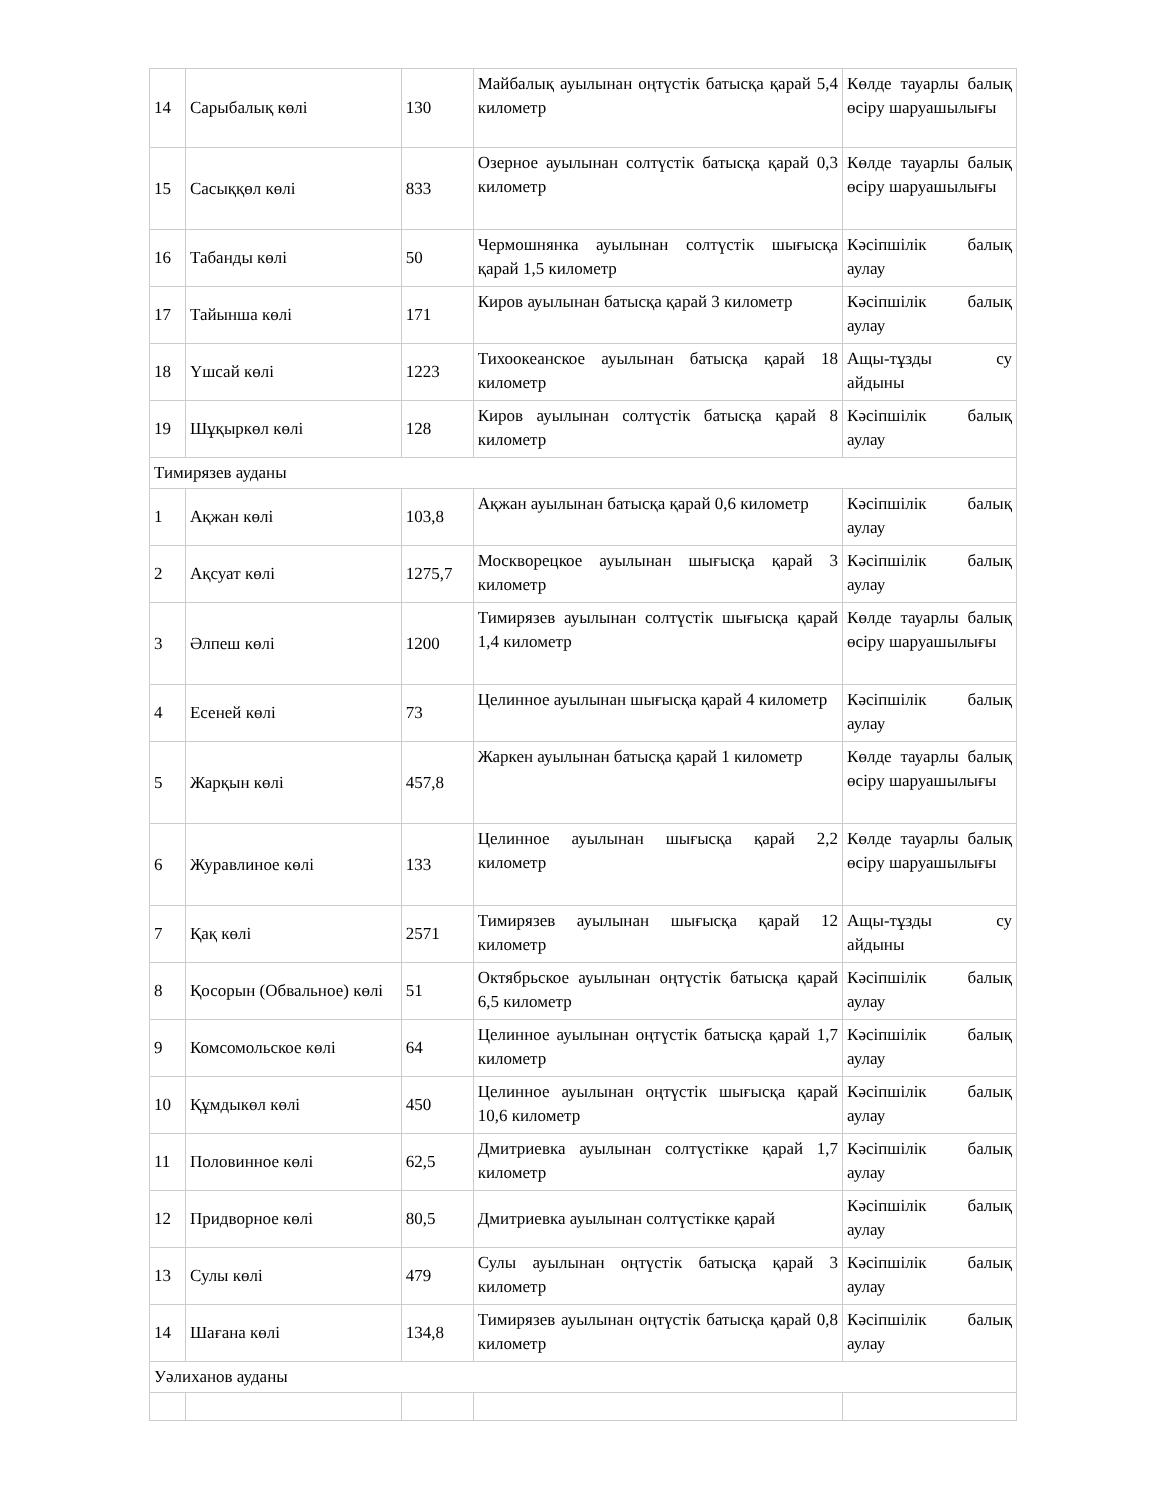| 14 | Сарыбалық көлі | 130 | Майбалық ауылынан оңтүстік батысқа қарай 5,4 километр | Көлде тауарлы балық өсіру шаруашылығы |
| 15 | Сасыққөл көлі | 833 | Озерное ауылынан солтүстік батысқа қарай 0,3 километр | Көлде тауарлы балық өсіру шаруашылығы |
| 16 | Табанды көлі | 50 | Чермошнянка ауылынан солтүстік шығысқа қарай 1,5 километр | Кәсіпшілік балық аулау |
| 17 | Тайынша көлі | 171 | Киров ауылынан батысқа қарай 3 километр | Кәсіпшілік балық аулау |
| 18 | Үшсай көлі | 1223 | Тихоокеанское ауылынан батысқа қарай 18 километр | Ащы-тұзды су айдыны |
| 19 | Шұқыркөл көлі | 128 | Киров ауылынан солтүстік батысқа қарай 8 километр | Кәсіпшілік балық аулау |
| Тимирязев ауданы | | | | |
| 1 | Ақжан көлі | 103,8 | Ақжан ауылынан батысқа қарай 0,6 километр | Кәсіпшілік балық аулау |
| 2 | Ақсуат көлі | 1275,7 | Москворецкое ауылынан шығысқа қарай 3 километр | Кәсіпшілік балық аулау |
| 3 | Әлпеш көлі | 1200 | Тимирязев ауылынан солтүстік шығысқа қарай 1,4 километр | Көлде тауарлы балық өсіру шаруашылығы |
| 4 | Есеней көлі | 73 | Целинное ауылынан шығысқа қарай 4 километр | Кәсіпшілік балық аулау |
| 5 | Жарқын көлі | 457,8 | Жаркен ауылынан батысқа қарай 1 километр | Көлде тауарлы балық өсіру шаруашылығы |
| 6 | Журавлиное көлі | 133 | Целинное ауылынан шығысқа қарай 2,2 километр | Көлде тауарлы балық өсіру шаруашылығы |
| 7 | Қақ көлі | 2571 | Тимирязев ауылынан шығысқа қарай 12 километр | Ащы-тұзды су айдыны |
| 8 | Қосорын (Обвальное) көлі | 51 | Октябрьское ауылынан оңтүстік батысқа қарай 6,5 километр | Кәсіпшілік балық аулау |
| 9 | Комсомольское көлі | 64 | Целинное ауылынан оңтүстік батысқа қарай 1,7 километр | Кәсіпшілік балық аулау |
| 10 | Құмдыкөл көлі | 450 | Целинное ауылынан оңтүстік шығысқа қарай 10,6 километр | Кәсіпшілік балық аулау |
| 11 | Половинное көлі | 62,5 | Дмитриевка ауылынан солтүстікке қарай 1,7 километр | Кәсіпшілік балық аулау |
| 12 | Придворное көлі | 80,5 | Дмитриевка ауылынан солтүстікке қарай | Кәсіпшілік балық аулау |
| 13 | Сулы көлі | 479 | Сулы ауылынан оңтүстік батысқа қарай 3 километр | Кәсіпшілік балық аулау |
| 14 | Шағана көлі | 134,8 | Тимирязев ауылынан оңтүстік батысқа қарай 0,8 километр | Кәсіпшілік балық аулау |
| Уәлиханов ауданы | | | | |